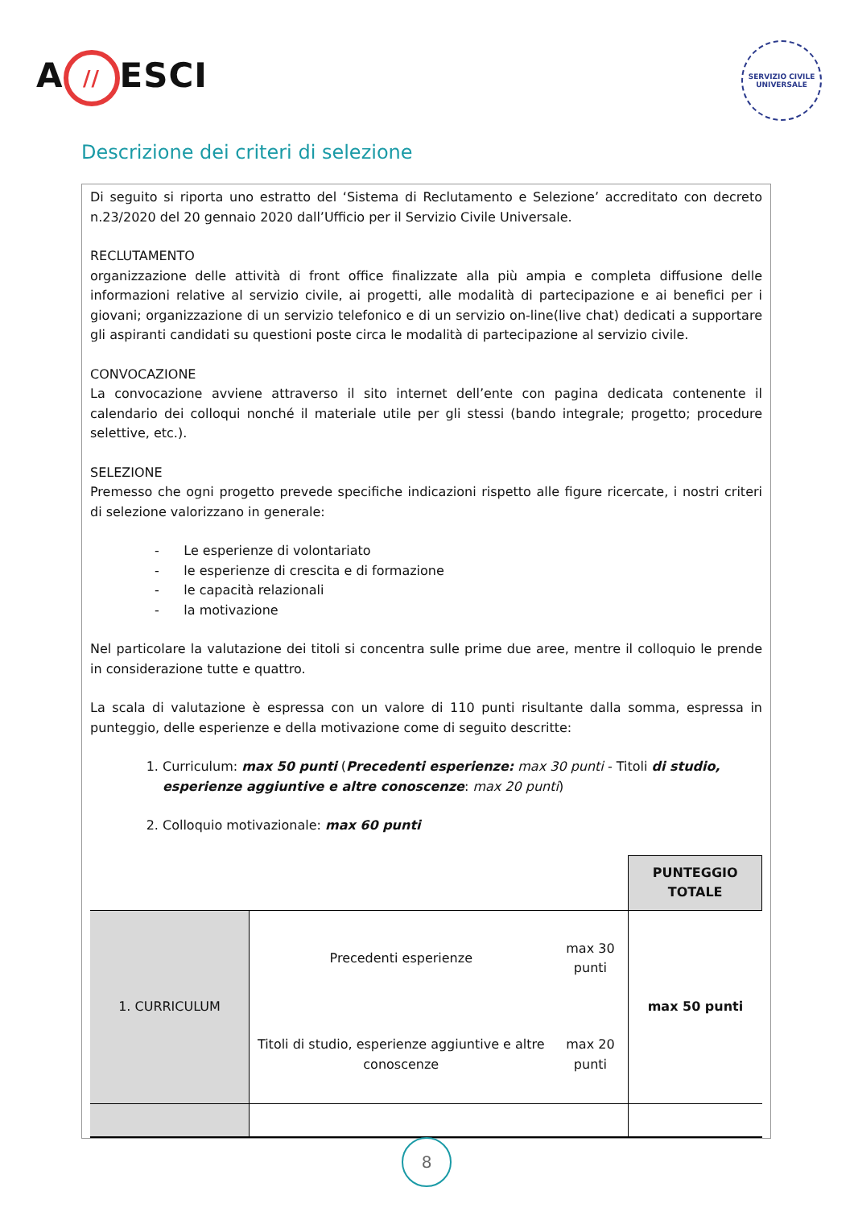A // ESCI
SERVIZIO CIVILE UNIVERSALE
Descrizione dei criteri di selezione
Di seguito si riporta uno estratto del ‘Sistema di Reclutamento e Selezione’ accreditato con decreto n.23/2020 del 20 gennaio 2020 dall’Ufficio per il Servizio Civile Universale.
RECLUTAMENTO
organizzazione delle attività di front office finalizzate alla più ampia e completa diffusione delle informazioni relative al servizio civile, ai progetti, alle modalità di partecipazione e ai benefici per i giovani; organizzazione di un servizio telefonico e di un servizio on-line(live chat) dedicati a supportare gli aspiranti candidati su questioni poste circa le modalità di partecipazione al servizio civile.
CONVOCAZIONE
La convocazione avviene attraverso il sito internet dell’ente con pagina dedicata contenente il calendario dei colloqui nonché il materiale utile per gli stessi (bando integrale; progetto; procedure selettive, etc.).
SELEZIONE
Premesso che ogni progetto prevede specifiche indicazioni rispetto alle figure ricercate, i nostri criteri di selezione valorizzano in generale:
- Le esperienze di volontariato
- le esperienze di crescita e di formazione
- le capacità relazionali
- la motivazione
Nel particolare la valutazione dei titoli si concentra sulle prime due aree, mentre il colloquio le prende in considerazione tutte e quattro.
La scala di valutazione è espressa con un valore di 110 punti risultante dalla somma, espressa in punteggio, delle esperienze e della motivazione come di seguito descritte:
1. Curriculum: max 50 punti (Precedenti esperienze: max 30 punti - Titoli di studio, esperienze aggiuntive e altre conoscenze: max 20 punti)
2. Colloquio motivazionale: max 60 punti
| | | | PUNTEGGIO TOTALE |
| 1. CURRICULUM | Precedenti esperienze | max 30 punti | max 50 punti |
| | Titoli di studio, esperienze aggiuntive e altre conoscenze | max 20 punti | |
8